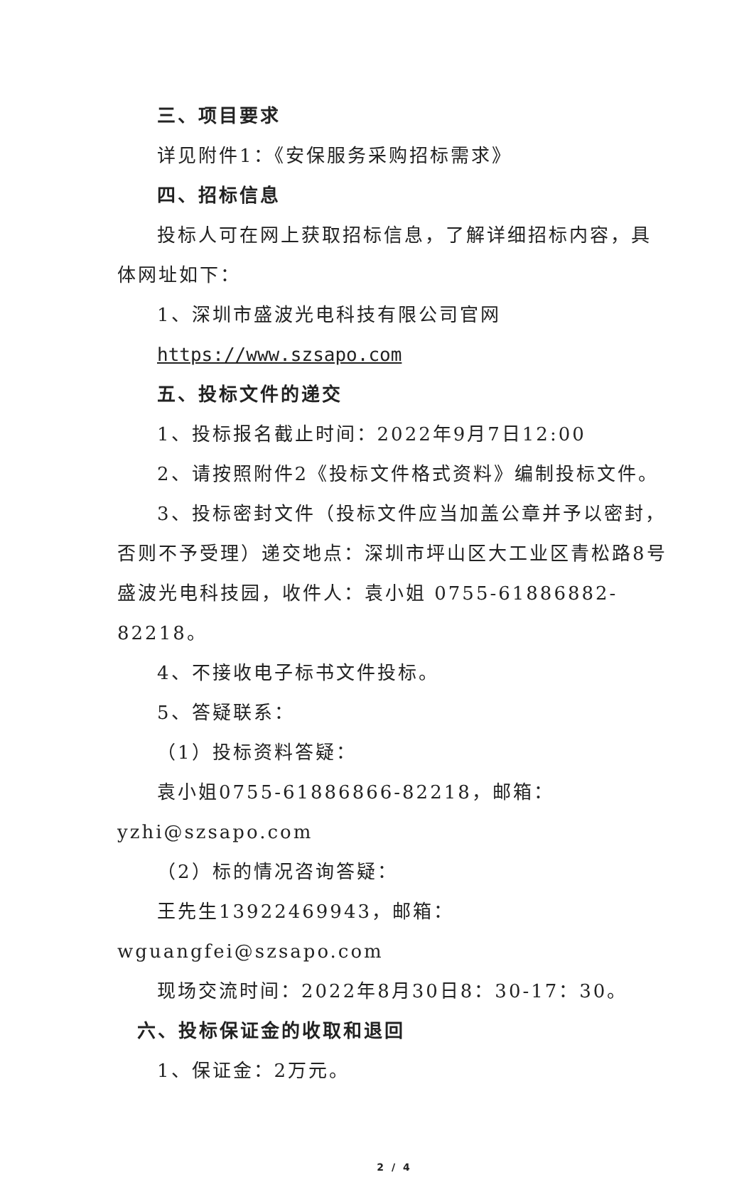三、项目要求
详见附件1：《安保服务采购招标需求》
四、招标信息
投标人可在网上获取招标信息，了解详细招标内容，具体网址如下：
1、深圳市盛波光电科技有限公司官网
https://www.szsapo.com
五、投标文件的递交
1、投标报名截止时间：2022年9月7日12:00
2、请按照附件2《投标文件格式资料》编制投标文件。
3、投标密封文件（投标文件应当加盖公章并予以密封，否则不予受理）递交地点：深圳市坪山区大工业区青松路8号盛波光电科技园，收件人：袁小姐 0755-61886882-82218。
4、不接收电子标书文件投标。
5、答疑联系：
（1）投标资料答疑：
袁小姐0755-61886866-82218，邮箱：yzhi@szsapo.com
（2）标的情况咨询答疑：
王先生13922469943，邮箱：wguangfei@szsapo.com
现场交流时间：2022年8月30日8：30-17：30。
六、投标保证金的收取和退回
1、保证金：2万元。
2 / 4